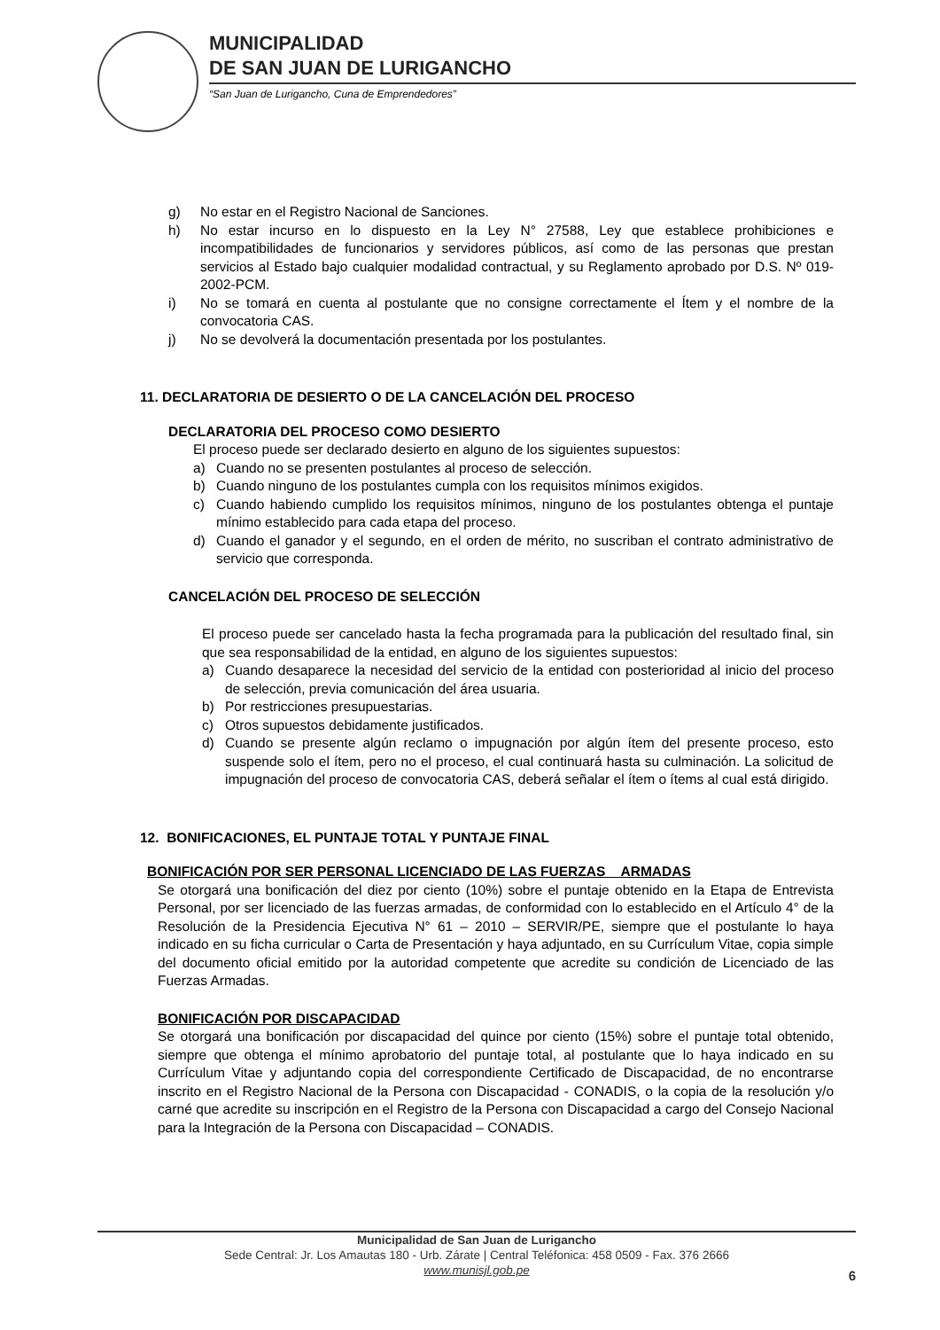MUNICIPALIDAD
DE SAN JUAN DE LURIGANCHO
“San Juan de Lurigancho, Cuna de Emprendedores”
g) No estar en el Registro Nacional de Sanciones.
h) No estar incurso en lo dispuesto en la Ley N° 27588, Ley que establece prohibiciones e incompatibilidades de funcionarios y servidores públicos, así como de las personas que prestan servicios al Estado bajo cualquier modalidad contractual, y su Reglamento aprobado por D.S. Nº 019-2002-PCM.
i) No se tomará en cuenta al postulante que no consigne correctamente el Ítem y el nombre de la convocatoria CAS.
j) No se devolverá la documentación presentada por los postulantes.
11. DECLARATORIA DE DESIERTO O DE LA CANCELACIÓN DEL PROCESO
DECLARATORIA DEL PROCESO COMO DESIERTO
El proceso puede ser declarado desierto en alguno de los siguientes supuestos:
a) Cuando no se presenten postulantes al proceso de selección.
b) Cuando ninguno de los postulantes cumpla con los requisitos mínimos exigidos.
c) Cuando habiendo cumplido los requisitos mínimos, ninguno de los postulantes obtenga el puntaje mínimo establecido para cada etapa del proceso.
d) Cuando el ganador y el segundo, en el orden de mérito, no suscriban el contrato administrativo de servicio que corresponda.
CANCELACIÓN DEL PROCESO DE SELECCIÓN
El proceso puede ser cancelado hasta la fecha programada para la publicación del resultado final, sin que sea responsabilidad de la entidad, en alguno de los siguientes supuestos:
a) Cuando desaparece la necesidad del servicio de la entidad con posterioridad al inicio del proceso de selección, previa comunicación del área usuaria.
b) Por restricciones presupuestarias.
c) Otros supuestos debidamente justificados.
d) Cuando se presente algún reclamo o impugnación por algún ítem del presente proceso, esto suspende solo el ítem, pero no el proceso, el cual continuará hasta su culminación. La solicitud de impugnación del proceso de convocatoria CAS, deberá señalar el ítem o ítems al cual está dirigido.
12. BONIFICACIONES, EL PUNTAJE TOTAL Y PUNTAJE FINAL
BONIFICACIÓN POR SER PERSONAL LICENCIADO DE LAS FUERZAS ARMADAS
Se otorgará una bonificación del diez por ciento (10%) sobre el puntaje obtenido en la Etapa de Entrevista Personal, por ser licenciado de las fuerzas armadas, de conformidad con lo establecido en el Artículo 4° de la Resolución de la Presidencia Ejecutiva N° 61 – 2010 – SERVIR/PE, siempre que el postulante lo haya indicado en su ficha curricular o Carta de Presentación y haya adjuntado, en su Currículum Vitae, copia simple del documento oficial emitido por la autoridad competente que acredite su condición de Licenciado de las Fuerzas Armadas.
BONIFICACIÓN POR DISCAPACIDAD
Se otorgará una bonificación por discapacidad del quince por ciento (15%) sobre el puntaje total obtenido, siempre que obtenga el mínimo aprobatorio del puntaje total, al postulante que lo haya indicado en su Currículum Vitae y adjuntando copia del correspondiente Certificado de Discapacidad, de no encontrarse inscrito en el Registro Nacional de la Persona con Discapacidad - CONADIS, o la copia de la resolución y/o carné que acredite su inscripción en el Registro de la Persona con Discapacidad a cargo del Consejo Nacional para la Integración de la Persona con Discapacidad – CONADIS.
Municipalidad de San Juan de Lurigancho
Sede Central: Jr. Los Amautas 180 - Urb. Zárate | Central Teléfonica: 458 0509 - Fax. 376 2666
www.munisjl.gob.pe
6